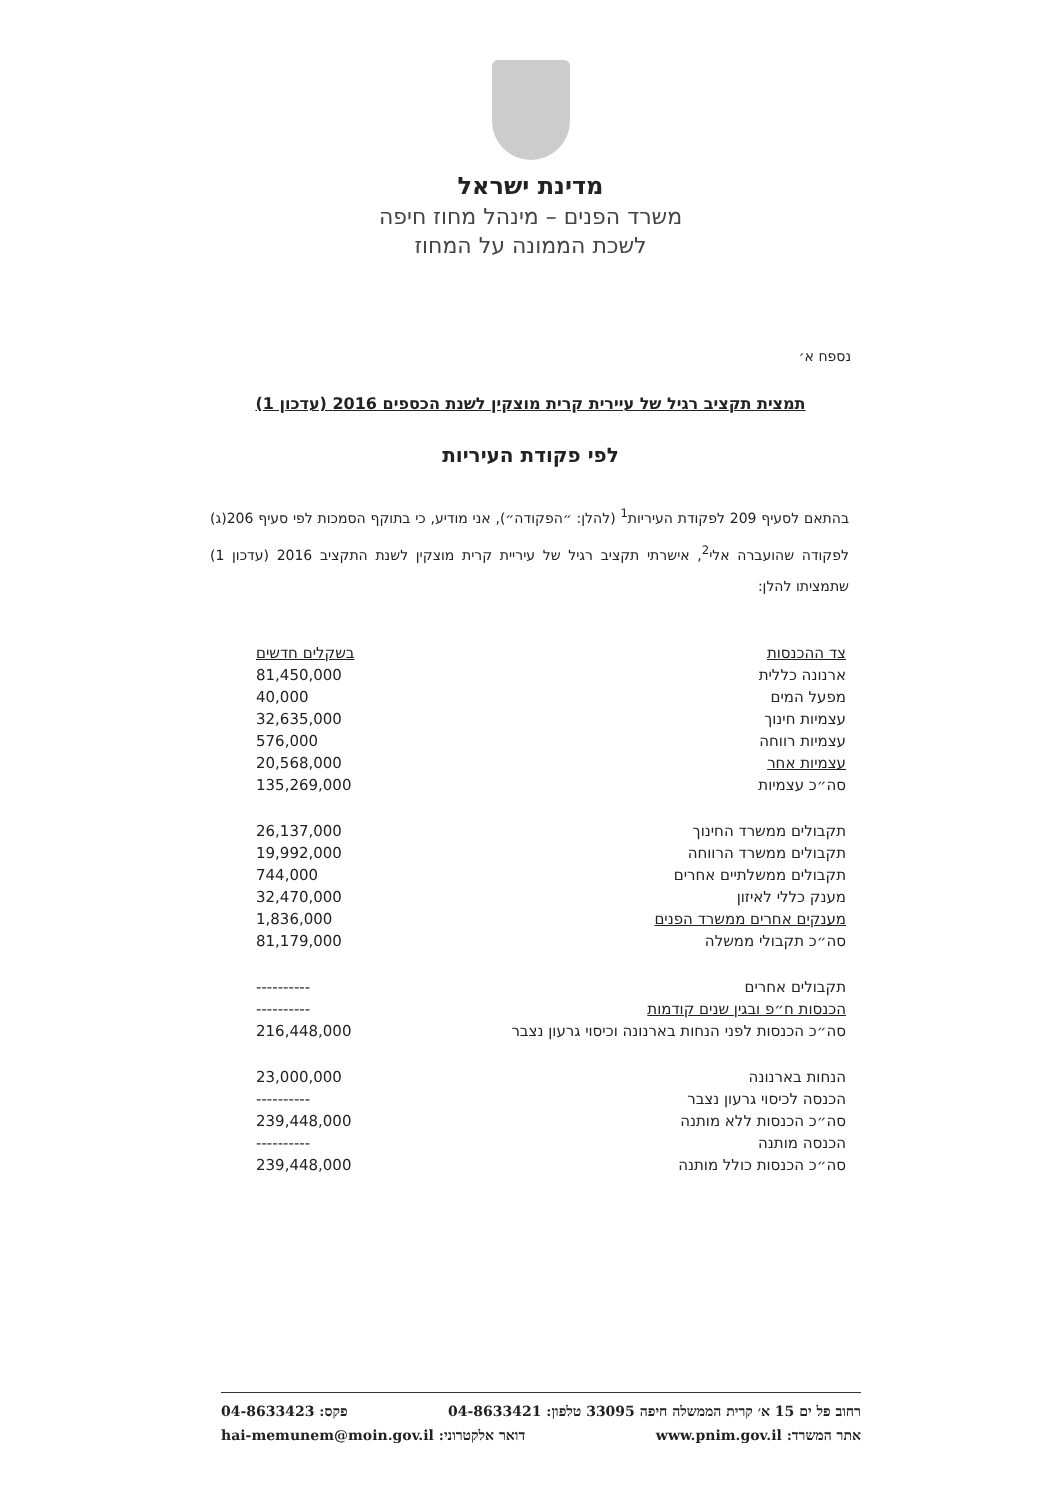מדינת ישראל
משרד הפנים – מינהל מחוז חיפה
לשכת הממונה על המחוז
נספח א׳
תמצית תקציב רגיל של עיירית קרית מוצקין לשנת הכספים 2016 (עדכון 1)
לפי פקודת העיריות
בהתאם לסעיף 209 לפקודת העיריות<sup>1</sup> (להלן: ״הפקודה״), אני מודיע, כי בתוקף הסמכות לפי סעיף 206(ג) לפקודה שהועברה אלי<sup>2</sup>, אישרתי תקציב רגיל של עיריית קרית מוצקין לשנת התקציב 2016 (עדכון 1) שתמציתו להלן:
| צד ההכנסות | בשקלים חדשים |
| --- | --- |
| ארנונה כללית | 81,450,000 |
| מפעל המים | 40,000 |
| עצמיות חינוך | 32,635,000 |
| עצמיות רווחה | 576,000 |
| עצמיות אחר | 20,568,000 |
| סה״כ עצמיות | 135,269,000 |
| תקבולים ממשרד החינוך | 26,137,000 |
| תקבולים ממשרד הרווחה | 19,992,000 |
| תקבולים ממשלתיים אחרים | 744,000 |
| מענק כללי לאיזון | 32,470,000 |
| מענקים אחרים ממשרד הפנים | 1,836,000 |
| סה״כ תקבולי ממשלה | 81,179,000 |
| תקבולים אחרים | ---------- |
| הכנסות ח״פ ובגין שנים קודמות | ---------- |
| סה״כ הכנסות לפני הנחות בארנונה וכיסוי גרעון נצבר | 216,448,000 |
| הנחות בארנונה | 23,000,000 |
| הכנסה לכיסוי גרעון נצבר | ---------- |
| סה״כ הכנסות ללא מותנה | 239,448,000 |
| הכנסה מותנה | ---------- |
| סה״כ הכנסות כולל מותנה | 239,448,000 |
רחוב פל ים 15 א׳ קרית הממשלה חיפה 33095 טלפון: 04-8633421 פקס: 04-8633423
אתר המשרד: www.pnim.gov.il דואר אלקטרוני: hai-memunem@moin.gov.il